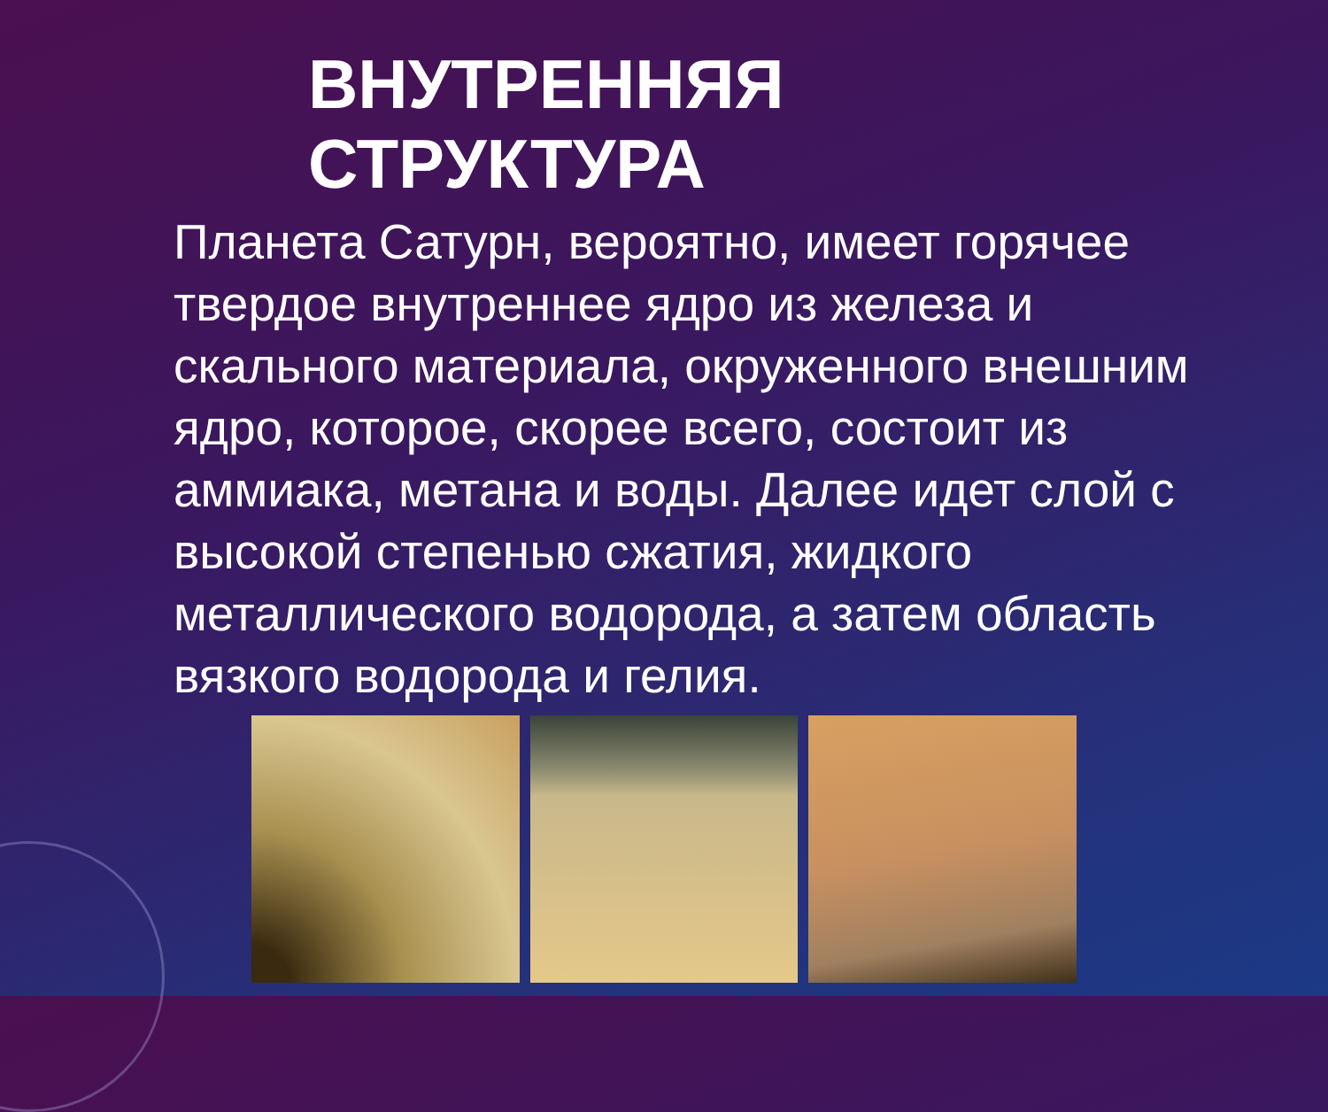ВНУТРЕННЯЯ
СТРУКТУРА
Планета Сатурн, вероятно, имеет горячее твердое внутреннее ядро из железа и скального материала, окруженного внешним ядро, которое, скорее всего, состоит из аммиака, метана и воды. Далее идет слой с высокой степенью сжатия, жидкого металлического водорода, а затем область вязкого водорода и гелия.